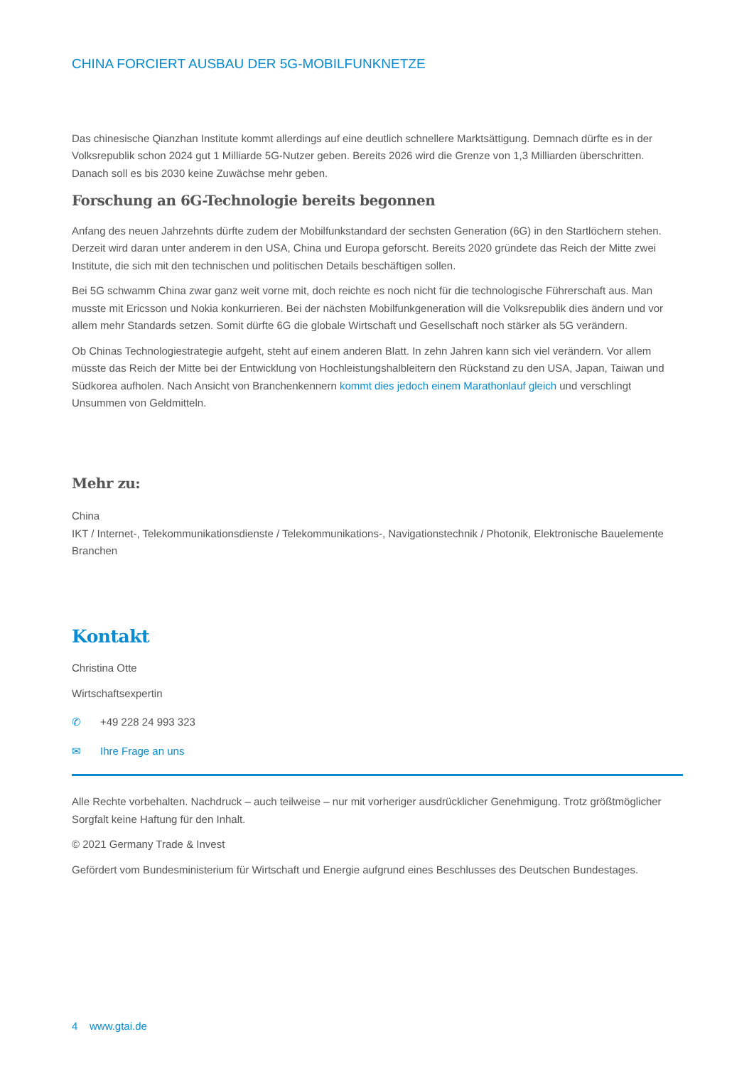CHINA FORCIERT AUSBAU DER 5G-MOBILFUNKNETZE
Das chinesische Qianzhan Institute kommt allerdings auf eine deutlich schnellere Marktsättigung. Demnach dürfte es in der Volksrepublik schon 2024 gut 1 Milliarde 5G-Nutzer geben. Bereits 2026 wird die Grenze von 1,3 Milliarden überschritten. Danach soll es bis 2030 keine Zuwächse mehr geben.
Forschung an 6G-Technologie bereits begonnen
Anfang des neuen Jahrzehnts dürfte zudem der Mobilfunkstandard der sechsten Generation (6G) in den Startlöchern stehen. Derzeit wird daran unter anderem in den USA, China und Europa geforscht. Bereits 2020 gründete das Reich der Mitte zwei Institute, die sich mit den technischen und politischen Details beschäftigen sollen.
Bei 5G schwamm China zwar ganz weit vorne mit, doch reichte es noch nicht für die technologische Führerschaft aus. Man musste mit Ericsson und Nokia konkurrieren. Bei der nächsten Mobilfunkgeneration will die Volksrepublik dies ändern und vor allem mehr Standards setzen. Somit dürfte 6G die globale Wirtschaft und Gesellschaft noch stärker als 5G verändern.
Ob Chinas Technologiestrategie aufgeht, steht auf einem anderen Blatt. In zehn Jahren kann sich viel verändern. Vor allem müsste das Reich der Mitte bei der Entwicklung von Hochleistungshalbleitern den Rückstand zu den USA, Japan, Taiwan und Südkorea aufholen. Nach Ansicht von Branchenkennern kommt dies jedoch einem Marathonlauf gleich und verschlingt Unsummen von Geldmitteln.
Mehr zu:
China
IKT / Internet-, Telekommunikationsdienste / Telekommunikations-, Navigationstechnik / Photonik, Elektronische Bauelemente
Branchen
Kontakt
Christina Otte
Wirtschaftsexpertin
✆ +49 228 24 993 323
✉ Ihre Frage an uns
Alle Rechte vorbehalten. Nachdruck – auch teilweise – nur mit vorheriger ausdrücklicher Genehmigung. Trotz größtmöglicher Sorgfalt keine Haftung für den Inhalt.
© 2021 Germany Trade & Invest
Gefördert vom Bundesministerium für Wirtschaft und Energie aufgrund eines Beschlusses des Deutschen Bundestages.
4 www.gtai.de